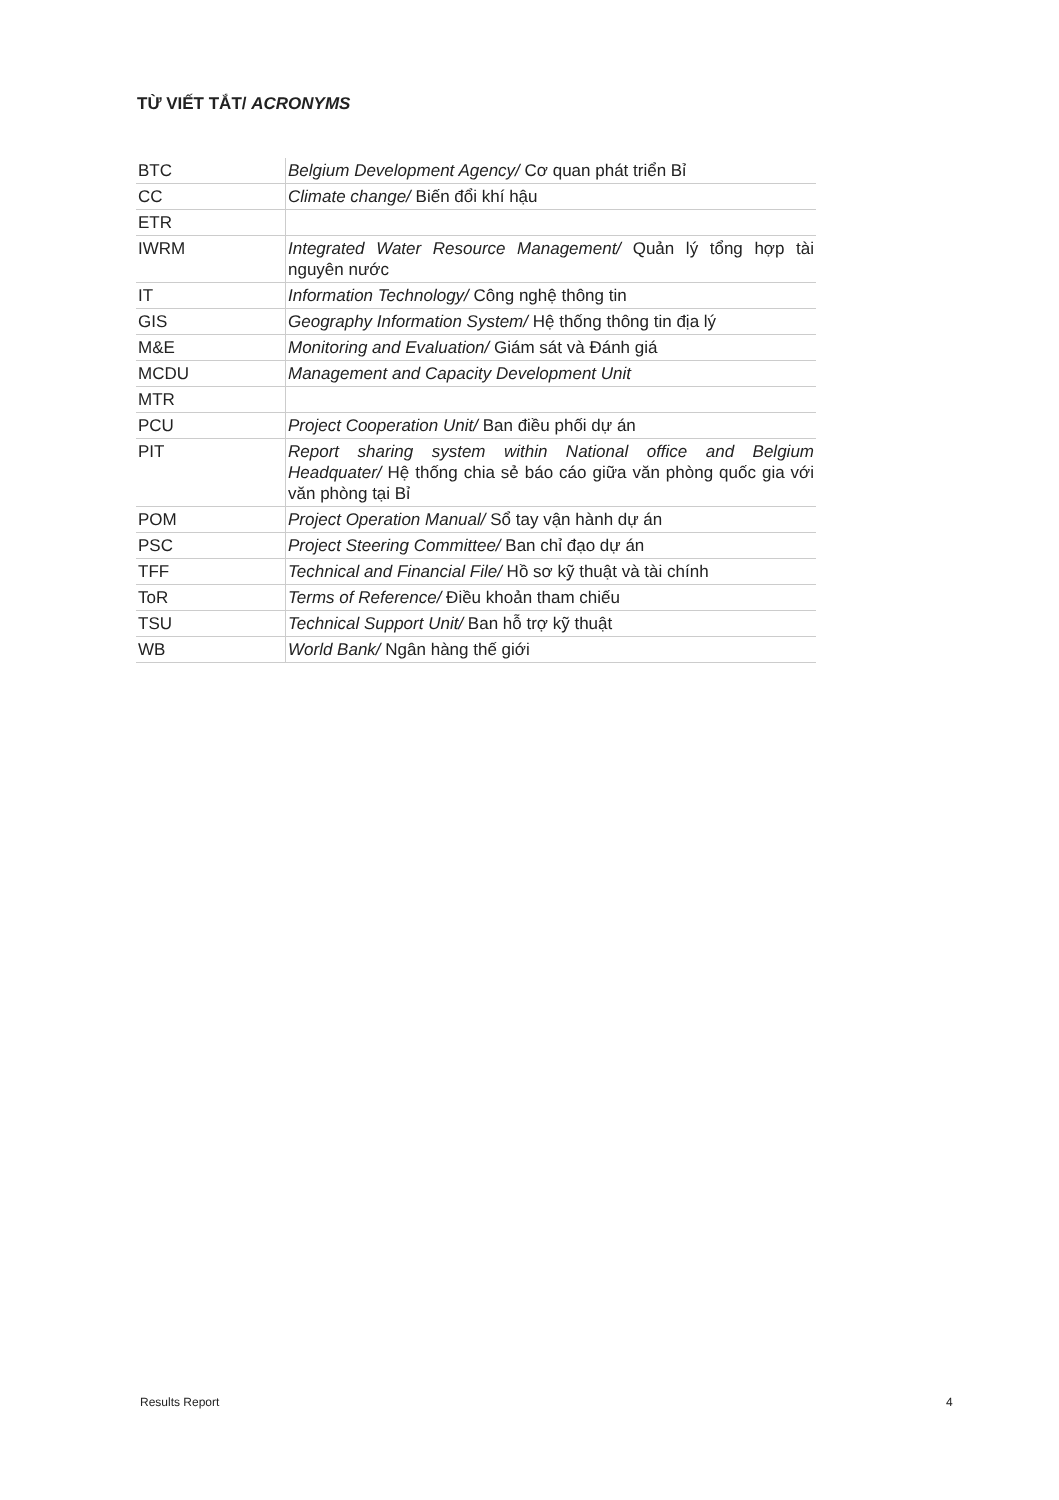TỪ VIẾT TẮT/ ACRONYMS
| BTC | Belgium Development Agency/ Cơ quan phát triển Bỉ |
| CC | Climate change/ Biến đổi khí hậu |
| ETR | |
| IWRM | Integrated Water Resource Management/ Quản lý tổng hợp tài nguyên nước |
| IT | Information Technology/ Công nghệ thông tin |
| GIS | Geography Information System/ Hệ thống thông tin địa lý |
| M&E | Monitoring and Evaluation/ Giám sát và Đánh giá |
| MCDU | Management and Capacity Development Unit |
| MTR | |
| PCU | Project Cooperation Unit/ Ban điều phối dự án |
| PIT | Report sharing system within National office and Belgium Headquater/ Hệ thống chia sẻ báo cáo giữa văn phòng quốc gia với văn phòng tại Bỉ |
| POM | Project Operation Manual/ Sổ tay vận hành dự án |
| PSC | Project Steering Committee/ Ban chỉ đạo dự án |
| TFF | Technical and Financial File/ Hồ sơ kỹ thuật và tài chính |
| ToR | Terms of Reference/ Điều khoản tham chiếu |
| TSU | Technical Support Unit/ Ban hỗ trợ kỹ thuật |
| WB | World Bank/ Ngân hàng thế giới |
Results Report 4